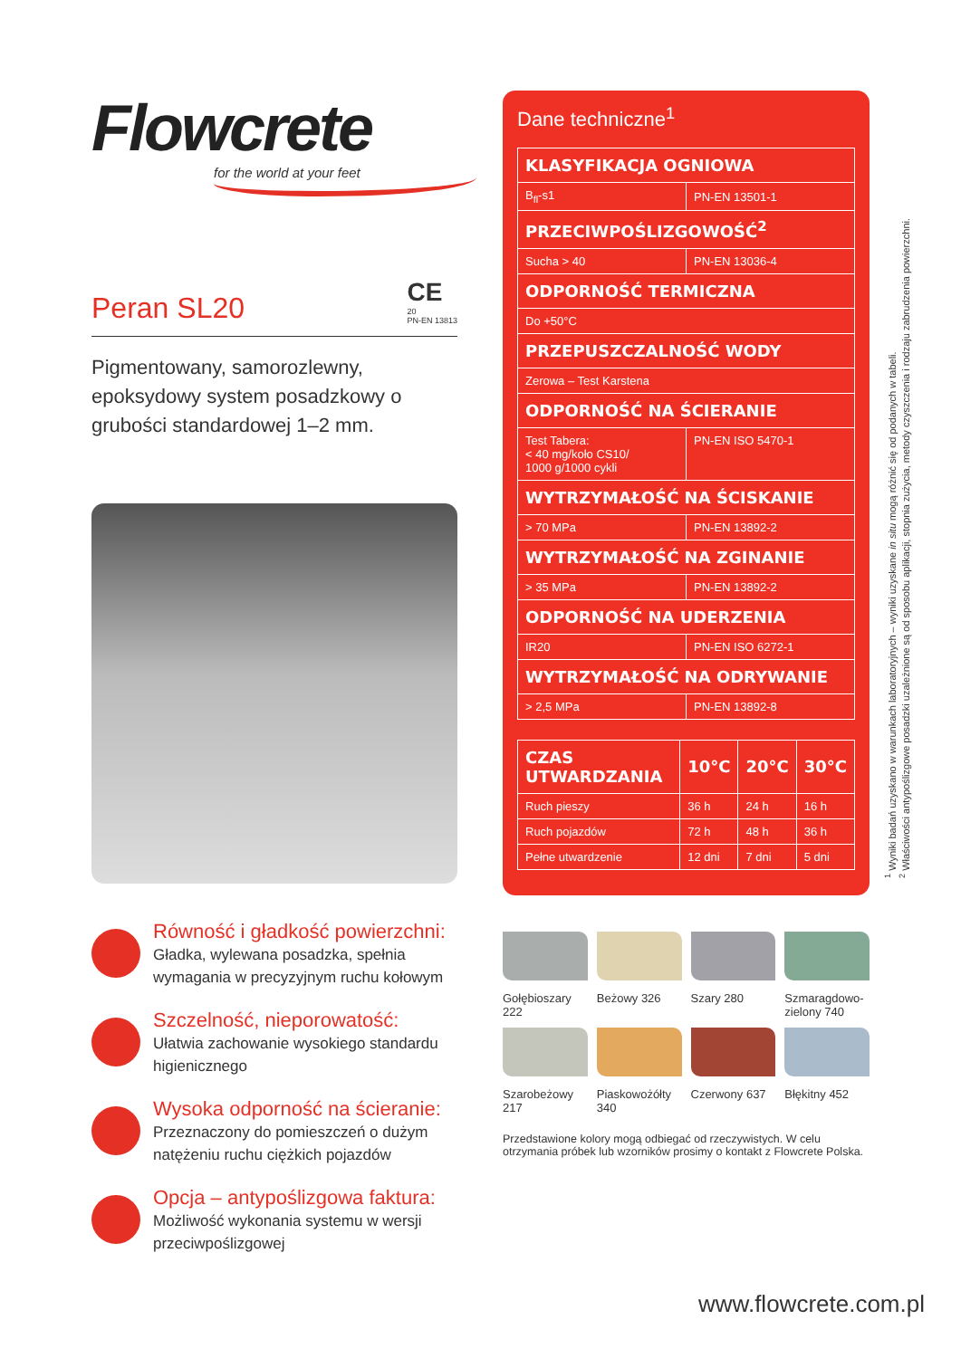Flowcrete
for the world at your feet
Peran SL20
CE
20
PN-EN 13813
Pigmentowany, samorozlewny, epoksydowy system posadzkowy o grubości standardowej 1–2 mm.
Równość i gładkość powierzchni:
Gładka, wylewana posadzka, spełnia wymagania w precyzyjnym ruchu kołowym
Szczelność, nieporowatość:
Ułatwia zachowanie wysokiego standardu higienicznego
Wysoka odporność na ścieranie:
Przeznaczony do pomieszczeń o dużym natężeniu ruchu ciężkich pojazdów
Opcja – antypoślizgowa faktura:
Możliwość wykonania systemu w wersji przeciwpoślizgowej
Dane techniczne<sup>1</sup>
| KLASYFIKACJA OGNIOWA | |
| --- | --- |
| B<sub>fl</sub>-s1 | PN-EN 13501-1 |
| PRZECIWPOŚLIZGOWOŚĆ<sup>2</sup> | |
| Sucha > 40 | PN-EN 13036-4 |
| ODPORNOŚĆ TERMICZNA | |
| Do +50°C | |
| PRZEPUSZCZALNOŚĆ WODY | |
| Zerowa – Test Karstena | |
| ODPORNOŚĆ NA ŚCIERANIE | |
| Test Tabera: < 40 mg/koło CS10/ 1000 g/1000 cykli | PN-EN ISO 5470-1 |
| WYTRZYMAŁOŚĆ NA ŚCISKANIE | |
| > 70 MPa | PN-EN 13892-2 |
| WYTRZYMAŁOŚĆ NA ZGINANIE | |
| > 35 MPa | PN-EN 13892-2 |
| ODPORNOŚĆ NA UDERZENIA | |
| IR20 | PN-EN ISO 6272-1 |
| WYTRZYMAŁOŚĆ NA ODRYWANIE | |
| > 2,5 MPa | PN-EN 13892-8 |
| CZAS UTWARDZANIA | 10°C | 20°C | 30°C |
| --- | --- | --- | --- |
| Ruch pieszy | 36 h | 24 h | 16 h |
| Ruch pojazdów | 72 h | 48 h | 36 h |
| Pełne utwardzenie | 12 dni | 7 dni | 5 dni |
Gołębioszary 222
Beżowy 326
Szary 280
Szmaragdowo-zielony 740
Szarobeżowy 217
Piaskowożółty 340
Czerwony 637
Błękitny 452
Przedstawione kolory mogą odbiegać od rzeczywistych. W celu otrzymania próbek lub wzorników prosimy o kontakt z Flowcrete Polska.
<sup>1</sup> Wyniki badań uzyskano w warunkach laboratoryjnych – wyniki uzyskane in situ mogą różnić się od podanych w tabeli.
<sup>2</sup> Właściwości antypoślizgowe posadzki uzależnione są od sposobu aplikacji, stopnia zużycia, metody czyszczenia i rodzaju zabrudzenia powierzchni.
www.flowcrete.com.pl